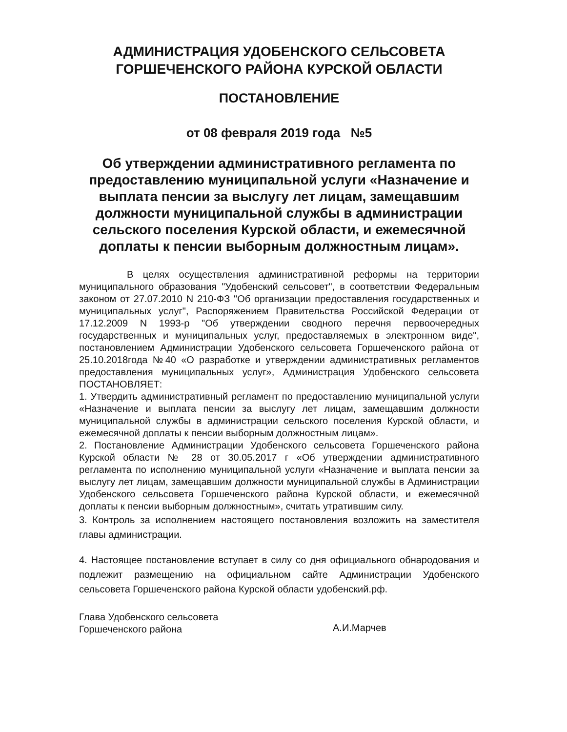АДМИНИСТРАЦИЯ УДОБЕНСКОГО СЕЛЬСОВЕТА
ГОРШЕЧЕНСКОГО РАЙОНА КУРСКОЙ ОБЛАСТИ
ПОСТАНОВЛЕНИЕ
от 08 февраля 2019 года №5
Об утверждении административного регламента по предоставлению муниципальной услуги «Назначение и выплата пенсии за выслугу лет лицам, замещавшим должности муниципальной службы в администрации сельского поселения Курской области, и ежемесячной доплаты к пенсии выборным должностным лицам».
В целях осуществления административной реформы на территории муниципального образования "Удобенский сельсовет", в соответствии Федеральным законом от 27.07.2010 N 210-ФЗ "Об организации предоставления государственных и муниципальных услуг", Распоряжением Правительства Российской Федерации от 17.12.2009 N 1993-р "Об утверждении сводного перечня первоочередных государственных и муниципальных услуг, предоставляемых в электронном виде", постановлением Администрации Удобенского сельсовета Горшеченского района от 25.10.2018года №40 «О разработке и утверждении административных регламентов предоставления муниципальных услуг», Администрация Удобенского сельсовета ПОСТАНОВЛЯЕТ:
1. Утвердить административный регламент по предоставлению муниципальной услуги «Назначение и выплата пенсии за выслугу лет лицам, замещавшим должности муниципальной службы в администрации сельского поселения Курской области, и ежемесячной доплаты к пенсии выборным должностным лицам».
2. Постановление Администрации Удобенского сельсовета Горшеченского района Курской области № 28 от 30.05.2017 г «Об утверждении административного регламента по исполнению муниципальной услуги «Назначение и выплата пенсии за выслугу лет лицам, замещавшим должности муниципальной службы в Администрации Удобенского сельсовета Горшеченского района Курской области, и ежемесячной доплаты к пенсии выборным должностным», считать утратившим силу.
3. Контроль за исполнением настоящего постановления возложить на заместителя главы администрации.
4. Настоящее постановление вступает в силу со дня официального обнародования и подлежит размещению на официальном сайте Администрации Удобенского сельсовета Горшеченского района Курской области удобенский.рф.
Глава Удобенского сельсовета
Горшеченского района
А.И.Марчев